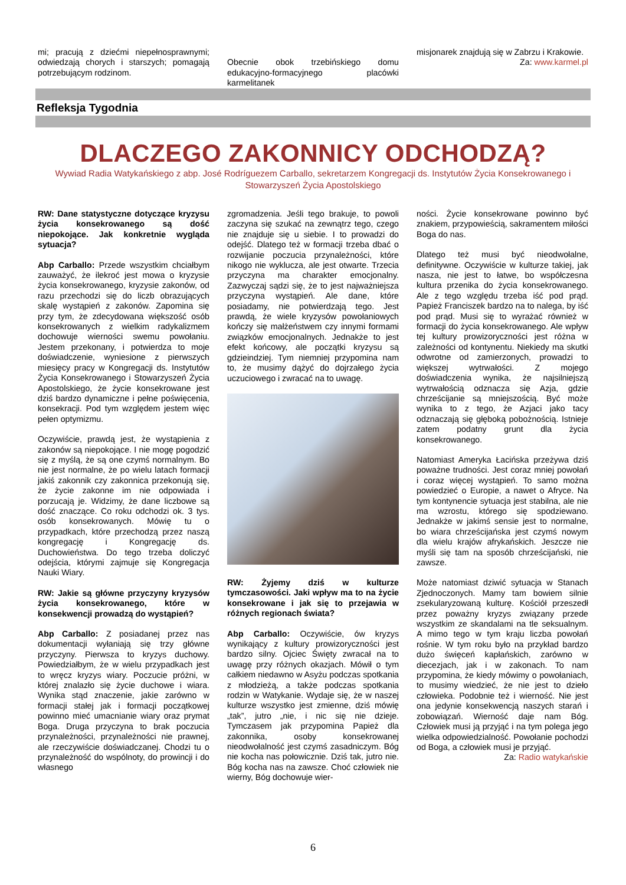mi; pracują z dziećmi niepełnosprawnymi; odwiedzają chorych i starszych; pomagają potrzebującym rodzinom.
Obecnie obok trzebińskiego domu edukacyjno-formacyjnego placówki karmelitanek
misjonarek znajdują się w Zabrzu i Krakowie. Za: www.karmel.pl
Refleksja Tygodnia
DLACZEGO ZAKONNICY ODCHODZĄ?
Wywiad Radia Watykańskiego z abp. José Rodríguezem Carballo, sekretarzem Kongregacji ds. Instytutów Życia Konsekrowanego i Stowarzyszeń Życia Apostolskiego
RW: Dane statystyczne dotyczące kryzysu życia konsekrowanego są dość niepokojące. Jak konkretnie wygląda sytuacja?
Abp Carballo: Przede wszystkim chciałbym zauważyć, że ilekroć jest mowa o kryzysie życia konsekrowanego, kryzysie zakonów, od razu przechodzi się do liczb obrazujących skalę wystąpień z zakonów. Zapomina się przy tym, że zdecydowana większość osób konsekrowanych z wielkim radykalizmem dochowuje wierności swemu powołaniu. Jestem przekonany, i potwierdza to moje doświadczenie, wyniesione z pierwszych miesięcy pracy w Kongregacji ds. Instytutów Życia Konsekrowanego i Stowarzyszeń Życia Apostolskiego, że życie konsekrowane jest dziś bardzo dynamiczne i pełne poświęcenia, konsekracji. Pod tym względem jestem więc pełen optymizmu.
Oczywiście, prawdą jest, że wystąpienia z zakonów są niepokojące. I nie mogę pogodzić się z myślą, że są one czymś normalnym. Bo nie jest normalne, że po wielu latach formacji jakiś zakonnik czy zakonnica przekonują się, że życie zakonne im nie odpowiada i porzucają je. Widzimy, że dane liczbowe są dość znaczące. Co roku odchodzi ok. 3 tys. osób konsekrowanych. Mówię tu o przypadkach, które przechodzą przez naszą kongregację i Kongregację ds. Duchowieństwa. Do tego trzeba doliczyć odejścia, którymi zajmuje się Kongregacja Nauki Wiary.
RW: Jakie są główne przyczyny kryzysów życia konsekrowanego, które w konsekwencji prowadzą do wystąpień?
Abp Carballo: Z posiadanej przez nas dokumentacji wyłaniają się trzy główne przyczyny. Pierwsza to kryzys duchowy. Powiedziałbym, że w wielu przypadkach jest to wręcz kryzys wiary. Poczucie próżni, w której znalazło się życie duchowe i wiara. Wynika stąd znaczenie, jakie zarówno w formacji stałej jak i formacji początkowej powinno mieć umacnianie wiary oraz prymat Boga. Druga przyczyna to brak poczucia przynależności, przynależności nie prawnej, ale rzeczywiście doświadczanej. Chodzi tu o przynależność do wspólnoty, do prowincji i do własnego
zgromadzenia. Jeśli tego brakuje, to powoli zaczyna się szukać na zewnątrz tego, czego nie znajduje się u siebie. I to prowadzi do odejść. Dlatego też w formacji trzeba dbać o rozwijanie poczucia przynależności, które nikogo nie wyklucza, ale jest otwarte. Trzecia przyczyna ma charakter emocjonalny. Zazwyczaj sądzi się, że to jest najważniejsza przyczyna wystąpień. Ale dane, które posiadamy, nie potwierdzają tego. Jest prawdą, że wiele kryzysów powołaniowych kończy się małżeństwem czy innymi formami związków emocjonalnych. Jednakże to jest efekt końcowy, ale początki kryzysu są gdzieindziej. Tym niemniej przypomina nam to, że musimy dążyć do dojrzałego życia uczuciowego i zwracać na to uwagę.
RW: Żyjemy dziś w kulturze tymczasowości. Jaki wpływ ma to na życie konsekrowane i jak się to przejawia w różnych regionach świata?
Abp Carballo: Oczywiście, ów kryzys wynikający z kultury prowizoryczności jest bardzo silny. Ojciec Święty zwracał na to uwagę przy różnych okazjach. Mówił o tym całkiem niedawno w Asyżu podczas spotkania z młodzieżą, a także podczas spotkania rodzin w Watykanie. Wydaje się, że w naszej kulturze wszystko jest zmienne, dziś mówię „tak”, jutro „nie, i nic się nie dzieje. Tymczasem jak przypomina Papież dla zakonnika, osoby konsekrowanej nieodwołalność jest czymś zasadniczym. Bóg nie kocha nas połowicznie. Dziś tak, jutro nie. Bóg kocha nas na zawsze. Choć człowiek nie wierny, Bóg dochowuje wier-
ności. Życie konsekrowane powinno być znakiem, przypowieścią, sakramentem miłości Boga do nas.
Dlatego też musi być nieodwołalne, definitywne. Oczywiście w kulturze takiej, jak nasza, nie jest to łatwe, bo współczesna kultura przenika do życia konsekrowanego. Ale z tego względu trzeba iść pod prąd. Papież Franciszek bardzo na to nalega, by iść pod prąd. Musi się to wyrażać również w formacji do życia konsekrowanego. Ale wpływ tej kultury prowizoryczności jest różna w zależności od kontynentu. Niekiedy ma skutki odwrotne od zamierzonych, prowadzi to większej wytrwałości. Z mojego doświadczenia wynika, że najsilniejszą wytrwałością odznacza się Azja, gdzie chrześcijanie są mniejszością. Być może wynika to z tego, że Azjaci jako tacy odznaczają się głęboką pobożnością. Istnieje zatem podatny grunt dla życia konsekrowanego.
Natomiast Ameryka Łacińska przeżywa dziś poważne trudności. Jest coraz mniej powołań i coraz więcej wystąpień. To samo można powiedzieć o Europie, a nawet o Afryce. Na tym kontynencie sytuacja jest stabilna, ale nie ma wzrostu, którego się spodziewano. Jednakże w jakimś sensie jest to normalne, bo wiara chrześcijańska jest czymś nowym dla wielu krajów afrykańskich. Jeszcze nie myśli się tam na sposób chrześcijański, nie zawsze.
Może natomiast dziwić sytuacja w Stanach Zjednoczonych. Mamy tam bowiem silnie zsekularyzowaną kulturę. Kościół przeszedł przez poważny kryzys związany przede wszystkim ze skandalami na tle seksualnym. A mimo tego w tym kraju liczba powołań rośnie. W tym roku było na przykład bardzo dużo święceń kapłańskich, zarówno w diecezjach, jak i w zakonach. To nam przypomina, że kiedy mówimy o powołaniach, to musimy wiedzieć, że nie jest to dzieło człowieka. Podobnie też i wierność. Nie jest ona jedynie konsekwencją naszych starań i zobowiązań. Wierność daje nam Bóg. Człowiek musi ją przyjąć i na tym polega jego wielka odpowiedzialność. Powołanie pochodzi od Boga, a człowiek musi je przyjąć.
Za: Radio watykańskie
6